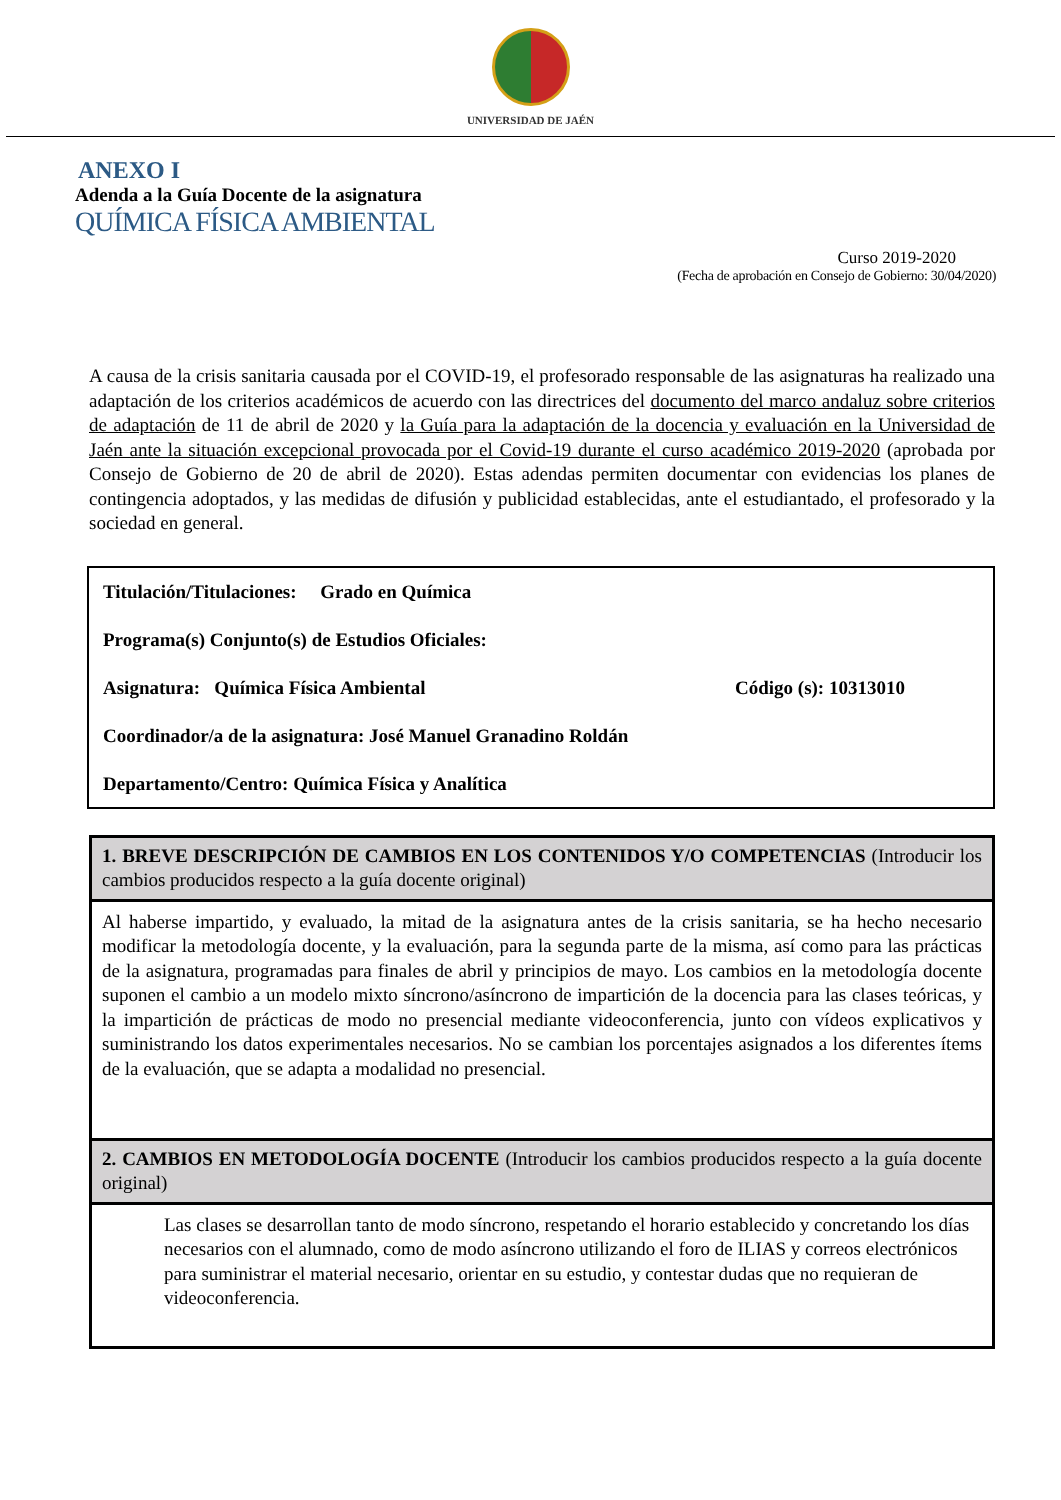UNIVERSIDAD DE JAÉN
ANEXO I
Adenda a la Guía Docente de la asignatura
QUÍMICA FÍSICA AMBIENTAL
Curso 2019-2020
(Fecha de aprobación en Consejo de Gobierno: 30/04/2020)
A causa de la crisis sanitaria causada por el COVID-19, el profesorado responsable de las asignaturas ha realizado una adaptación de los criterios académicos de acuerdo con las directrices del documento del marco andaluz sobre criterios de adaptación de 11 de abril de 2020 y la Guía para la adaptación de la docencia y evaluación en la Universidad de Jaén ante la situación excepcional provocada por el Covid-19 durante el curso académico 2019-2020 (aprobada por Consejo de Gobierno de 20 de abril de 2020). Estas adendas permiten documentar con evidencias los planes de contingencia adoptados, y las medidas de difusión y publicidad establecidas, ante el estudiantado, el profesorado y la sociedad en general.
Titulación/Titulaciones: Grado en Química
Programa(s) Conjunto(s) de Estudios Oficiales:
Asignatura: Química Física Ambiental Código (s): 10313010
Coordinador/a de la asignatura: José Manuel Granadino Roldán
Departamento/Centro: Química Física y Analítica
| 1. BREVE DESCRIPCIÓN DE CAMBIOS EN LOS CONTENIDOS Y/O COMPETENCIAS (Introducir los cambios producidos respecto a la guía docente original) |
| --- |
| Al haberse impartido, y evaluado, la mitad de la asignatura antes de la crisis sanitaria, se ha hecho necesario modificar la metodología docente, y la evaluación, para la segunda parte de la misma, así como para las prácticas de la asignatura, programadas para finales de abril y principios de mayo. Los cambios en la metodología docente suponen el cambio a un modelo mixto síncrono/asíncrono de impartición de la docencia para las clases teóricas, y la impartición de prácticas de modo no presencial mediante videoconferencia, junto con vídeos explicativos y suministrando los datos experimentales necesarios. No se cambian los porcentajes asignados a los diferentes ítems de la evaluación, que se adapta a modalidad no presencial. |
| 2. CAMBIOS EN METODOLOGÍA DOCENTE (Introducir los cambios producidos respecto a la guía docente original) |
| Las clases se desarrollan tanto de modo síncrono, respetando el horario establecido y concretando los días necesarios con el alumnado, como de modo asíncrono utilizando el foro de ILIAS y correos electrónicos para suministrar el material necesario, orientar en su estudio, y contestar dudas que no requieran de videoconferencia. |